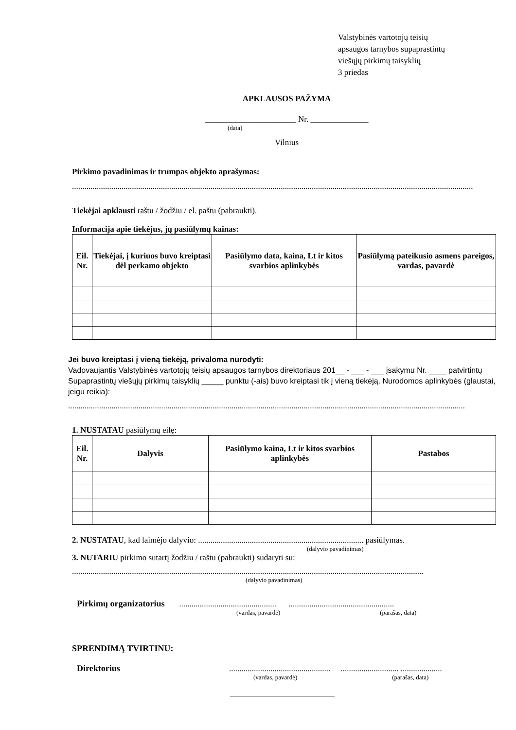Valstybinės vartotojų teisių
apsaugos tarnybos supaprastintų
viešųjų pirkimų taisyklių
3 priedas
APKLAUSOS PAŽYMA
______________________ Nr. ______________
(data)
Vilnius
Pirkimo pavadinimas ir trumpas objekto aprašymas:
..................................................................................................................................................................................................
Tiekėjai apklausti raštu / žodžiu / el. paštu (pabraukti).
Informacija apie tiekėjus, jų pasiūlymų kainas:
| Eil. Nr. | Tiekėjai, į kuriuos buvo kreiptasi dėl perkamo objekto | Pasiūlymo data, kaina, Lt ir kitos svarbios aplinkybės | Pasiūlymą pateikusio asmens pareigos, vardas, pavardė |
| --- | --- | --- | --- |
Jei buvo kreiptasi į vieną tiekėją, privaloma nurodyti:
Vadovaujantis Valstybinės vartotojų teisių apsaugos tarnybos direktoriaus 201__ - ___ - ___ įsakymu Nr. ____ patvirtintų Supaprastintų viešųjų pirkimų taisyklių _____ punktu (-ais) buvo kreiptasi tik į vieną tiekėją. Nurodomos aplinkybės (glaustai, jeigu reikia):
................................................................................................................................................................................................
1. NUSTATAU pasiūlymų eilę:
| Eil. Nr. | Dalyvis | Pasiūlymo kaina, Lt ir kitos svarbios aplinkybės | Pastabos |
| --- | --- | --- | --- |
2. NUSTATAU, kad laimėjo dalyvio: ................................................................................ pasiūlymas.
(dalyvio pavadinimas)
3. NUTARIU pirkimo sutartį žodžiu / raštu (pabraukti) sudaryti su:
..........................................................................................................................................................................
(dalyvio pavadinimas)
Pirkimų organizatorius ............................................... ...................................................
(vardas, pavardė) (parašas, data)
SPRENDIMĄ TVIRTINU:
Direktorius ................................................. ............................ ....................
(vardas, pavardė) (parašas, data)